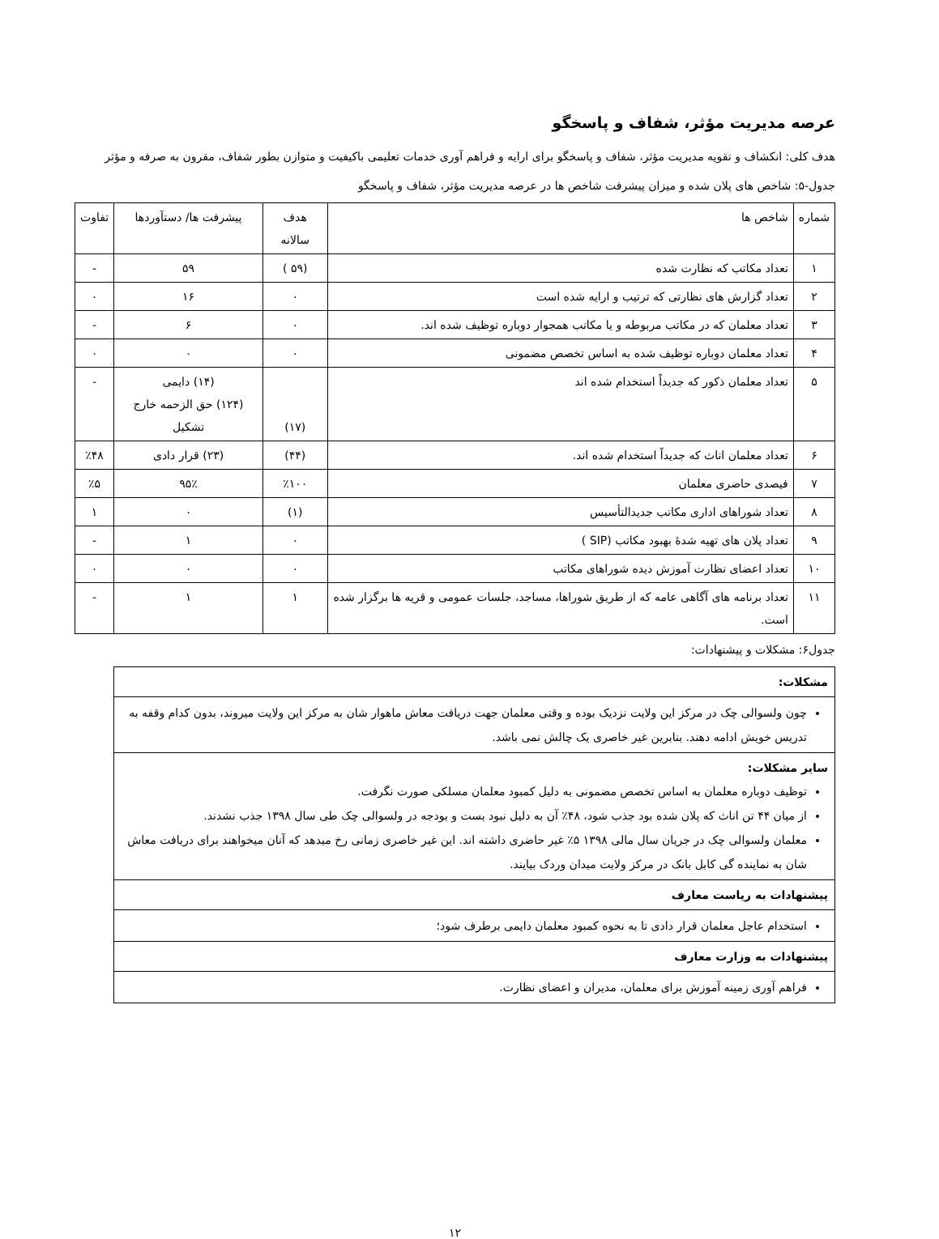عرصه مدیریت مؤثر، شفاف و پاسخگو
هدف کلی: انکشاف و تقویه مدیریت مؤثر، شفاف و پاسخگو برای ارایه و فراهم آوری خدمات تعلیمی باکیفیت و متوازن بطور شفاف، مقرون به صرفه و مؤثر
جدول-۵: شاخص های پلان شده و میزان پیشرفت شاخص ها در عرصه مدیریت مؤثر، شفاف و پاسخگو
| شماره | شاخص ها | هدف سالانه | پیشرفت ها/ دستآوردها | تفاوت |
| --- | --- | --- | --- | --- |
| ۱ | تعداد مکاتب که نظارت شده | (۵۹ ) | ۵۹ | - |
| ۲ | تعداد گزارش های نظارتی که ترتیب و ارایه شده است | ۰ | ۱۶ | ۰ |
| ۳ | تعداد معلمان که در مکاتب مربوطه و یا مکاتب همجوار دوباره توظیف شده اند. | ۰ | ۶ | - |
| ۴ | تعداد معلمان دوباره توظیف شده به اساس تخصص مضمونی | ۰ | ۰ | ۰ |
| ۵ | تعداد معلمان ذکور که جدیداً استخدام شده اند | (۱۷) | (۱۴) دایمی (۱۲۴) حق الزحمه خارج تشکیل | - |
| ۶ | تعداد معلمان اناث که جدیداً استخدام شده اند. | (۴۴) | (۲۳) قرار دادی | ٪۴۸ |
| ۷ | فیصدی حاضری معلمان | ٪۱۰۰ | ۹۵٪ | ٪۵ |
| ۸ | تعداد شوراهای اداری مکاتب جدیدالتأسیس | (۱) | ۰ | ۱ |
| ۹ | تعداد پلان های تهیه شدۀ بهبود مکاتب (SIP ) | ۰ | ۱ | - |
| ۱۰ | تعداد اعضای نظارت آموزش دیده شوراهای مکاتب | ۰ | ۰ | ۰ |
| ۱۱ | تعداد برنامه های آگاهی عامه که از طریق شوراها، مساجد، جلسات عمومی و قریه ها برگزار شده است. | ۱ | ۱ | - |
جدول۶: مشکلات و پیشنهادات:
| مشکلات: |
| چون ولسوالی چک در مرکز این ولایت نزدیک بوده و وقتی معلمان جهت دریافت معاش ماهوار شان به مرکز این ولایت میروند، بدون کدام وقفه به تدریس خویش ادامه دهند. بنابرین غیر خاصری یک چالش نمی باشد. |
| سایر مشکلات: توظیف دوباره معلمان به اساس تخصص مضمونی به دلیل کمبود معلمان مسلکی صورت نگرفت. از میان ۴۴ تن اناث که پلان شده بود جذب شود، ۴۸٪ آن به دلیل نبود بست و بودجه در ولسوالی چک طی سال ۱۳۹۸ جذب نشدند. معلمان ولسوالی چک در جریان سال مالی ۱۳۹۸ ۵٪ غیر حاضری داشته اند. این غیر خاصری زمانی رخ میدهد که آنان میخواهند برای دریافت معاش شان به نماینده گی کابل بانک در مرکز ولایت میدان وردک بیایند. |
| پیشنهادات به ریاست معارف |
| استخدام عاجل معلمان قرار دادی تا به نحوه کمبود معلمان دایمی برطرف شود؛ |
| پیشنهادات به وزارت معارف |
| فراهم آوری زمینه آموزش برای معلمان، مدیران و اعضای نظارت. |
۱۲